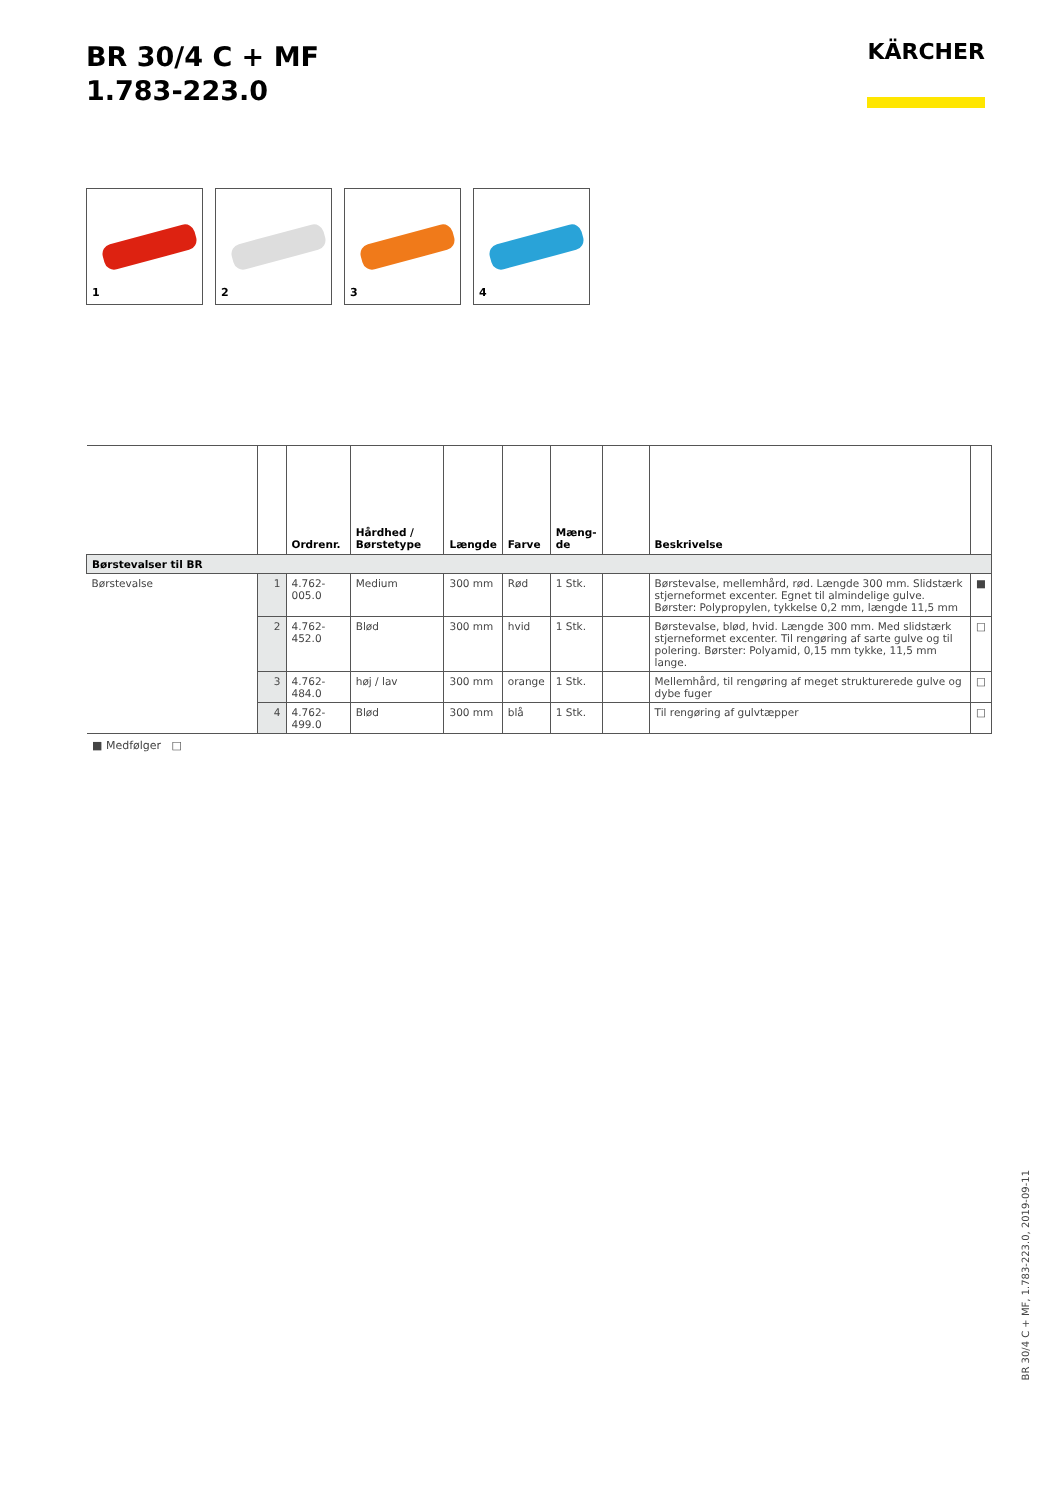BR 30/4 C + MF
1.783-223.0
KÄRCHER
1
2
3
4
| | | Ordrenr. | Hårdhed / Børstetype | Længde | Farve | Mæng- de | | Beskrivelse | |
| --- | --- | --- | --- | --- | --- | --- | --- | --- | --- |
| Børstevalser til BR | | | | | | | | | |
| Børstevalse | 1 | 4.762-005.0 | Medium | 300 mm | Rød | 1 Stk. | | Børstevalse, mellemhård, rød. Længde 300 mm. Slidstærk stjerneformet excenter. Egnet til almindelige gulve. Børster: Polypropylen, tykkelse 0,2 mm, længde 11,5 mm | ■ |
| | 2 | 4.762-452.0 | Blød | 300 mm | hvid | 1 Stk. | | Børstevalse, blød, hvid. Længde 300 mm. Med slidstærk stjerneformet excenter. Til rengøring af sarte gulve og til polering. Børster: Polyamid, 0,15 mm tykke, 11,5 mm lange. | □ |
| | 3 | 4.762-484.0 | høj / lav | 300 mm | orange | 1 Stk. | | Mellemhård, til rengøring af meget strukturerede gulve og dybe fuger | □ |
| | 4 | 4.762-499.0 | Blød | 300 mm | blå | 1 Stk. | | Til rengøring af gulvtæpper | □ |
■ Medfølger □
BR 30/4 C + MF, 1.783-223.0, 2019-09-11